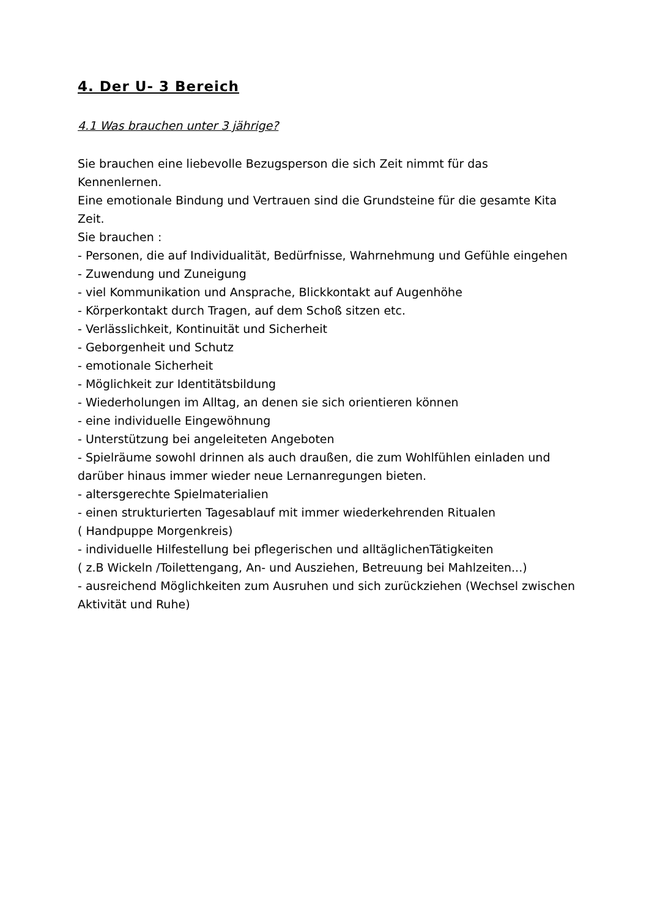4. Der U- 3 Bereich
4.1 Was brauchen unter 3 jährige?
Sie brauchen eine liebevolle Bezugsperson die sich Zeit nimmt für das Kennenlernen.
Eine emotionale Bindung und Vertrauen sind die Grundsteine für die gesamte Kita Zeit.
Sie brauchen :
- Personen, die auf Individualität, Bedürfnisse, Wahrnehmung und Gefühle eingehen
- Zuwendung und Zuneigung
- viel Kommunikation und Ansprache, Blickkontakt auf Augenhöhe
- Körperkontakt durch Tragen, auf dem Schoß sitzen etc.
- Verlässlichkeit, Kontinuität und Sicherheit
- Geborgenheit und Schutz
- emotionale Sicherheit
- Möglichkeit zur Identitätsbildung
- Wiederholungen im Alltag, an denen sie sich orientieren können
- eine individuelle Eingewöhnung
- Unterstützung bei angeleiteten Angeboten
- Spielräume sowohl drinnen als auch draußen, die zum Wohlfühlen einladen und darüber hinaus immer wieder neue Lernanregungen bieten.
- altersgerechte Spielmaterialien
- einen strukturierten Tagesablauf mit immer wiederkehrenden Ritualen
( Handpuppe Morgenkreis)
- individuelle Hilfestellung bei pflegerischen und alltäglichenTätigkeiten
( z.B Wickeln /Toilettengang, An- und Ausziehen, Betreuung bei Mahlzeiten...)
- ausreichend Möglichkeiten zum Ausruhen und sich zurückziehen (Wechsel zwischen Aktivität und Ruhe)